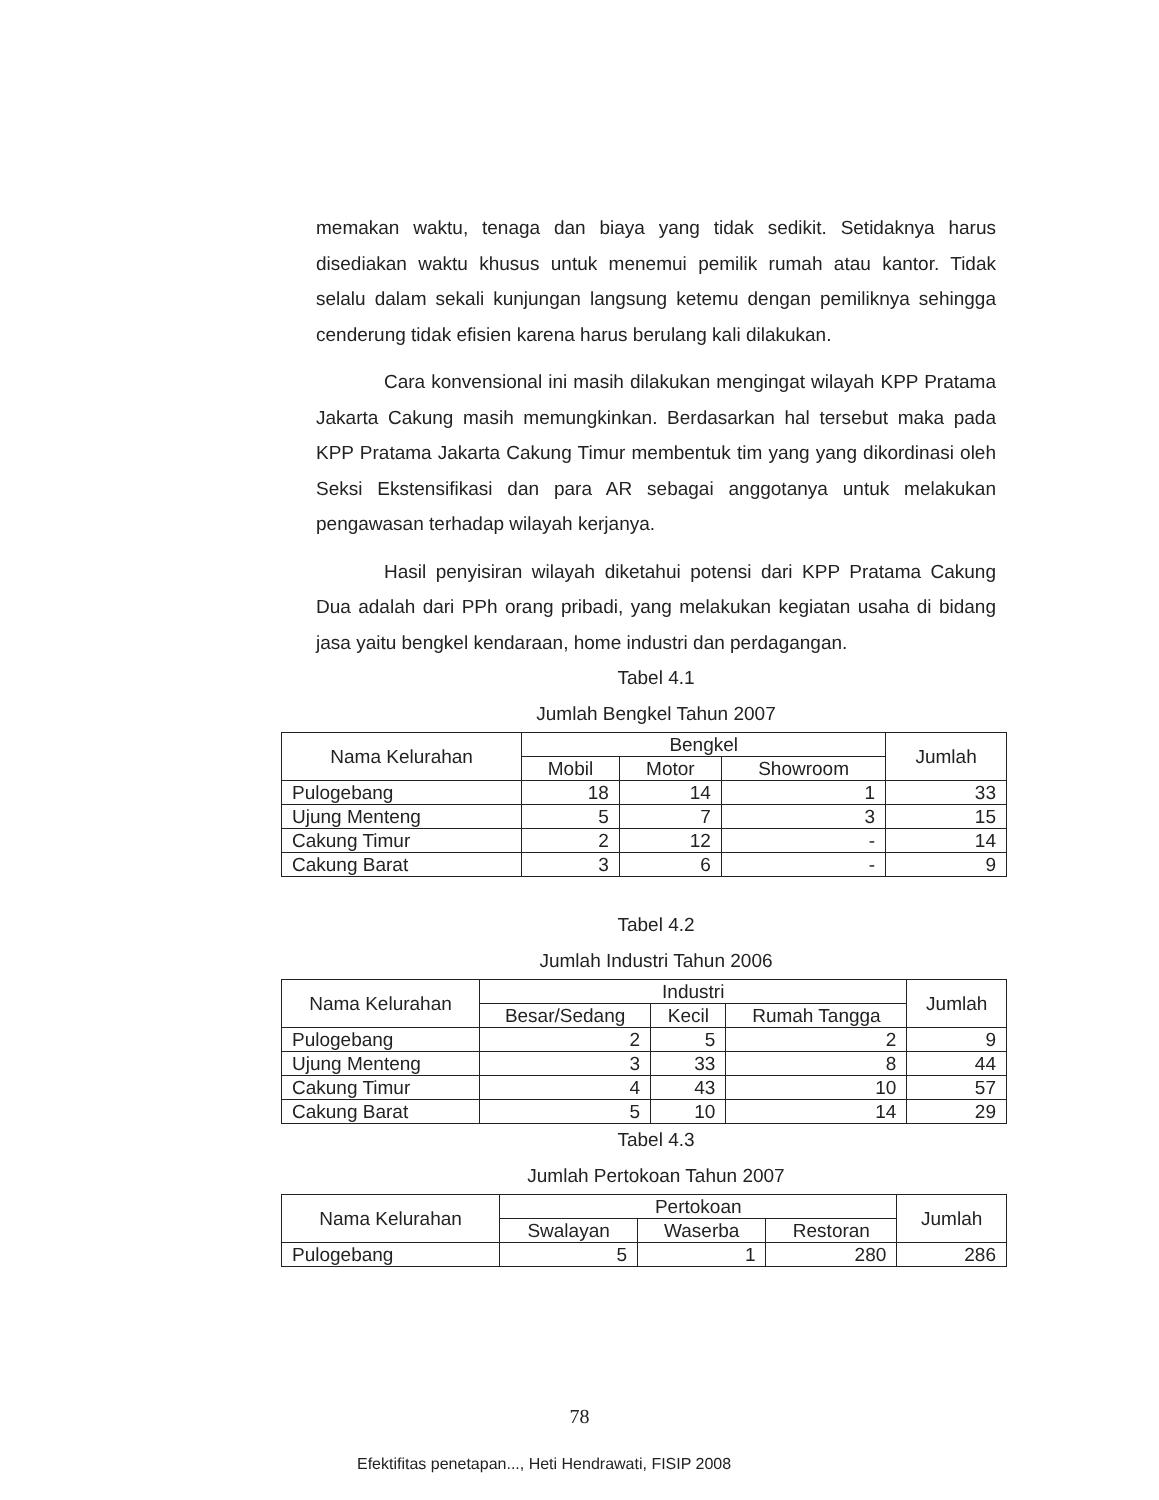memakan waktu, tenaga dan biaya yang tidak sedikit. Setidaknya harus disediakan waktu khusus untuk menemui pemilik rumah atau kantor. Tidak selalu dalam sekali kunjungan langsung ketemu dengan pemiliknya sehingga cenderung tidak efisien karena harus berulang kali dilakukan.
Cara konvensional ini masih dilakukan mengingat wilayah KPP Pratama Jakarta Cakung masih memungkinkan. Berdasarkan hal tersebut maka pada KPP Pratama Jakarta Cakung Timur membentuk tim yang yang dikordinasi oleh Seksi Ekstensifikasi dan para AR sebagai anggotanya untuk melakukan pengawasan terhadap wilayah kerjanya.
Hasil penyisiran wilayah diketahui potensi dari KPP Pratama Cakung Dua adalah dari PPh orang pribadi, yang melakukan kegiatan usaha di bidang jasa yaitu bengkel kendaraan, home industri dan perdagangan.
Tabel 4.1
Jumlah Bengkel Tahun 2007
| Nama Kelurahan | Bengkel | | | Jumlah |
| --- | --- | --- | --- | --- |
| | Mobil | Motor | Showroom | |
| Pulogebang | 18 | 14 | 1 | 33 |
| Ujung Menteng | 5 | 7 | 3 | 15 |
| Cakung Timur | 2 | 12 | - | 14 |
| Cakung Barat | 3 | 6 | - | 9 |
Tabel 4.2
Jumlah Industri Tahun 2006
| Nama Kelurahan | Industri | | | Jumlah |
| --- | --- | --- | --- | --- |
| | Besar/Sedang | Kecil | Rumah Tangga | |
| Pulogebang | 2 | 5 | 2 | 9 |
| Ujung Menteng | 3 | 33 | 8 | 44 |
| Cakung Timur | 4 | 43 | 10 | 57 |
| Cakung Barat | 5 | 10 | 14 | 29 |
Tabel 4.3
Jumlah Pertokoan Tahun 2007
| Nama Kelurahan | Pertokoan | | | Jumlah |
| --- | --- | --- | --- | --- |
| | Swalayan | Waserba | Restoran | |
| Pulogebang | 5 | 1 | 280 | 286 |
78
Efektifitas penetapan..., Heti Hendrawati, FISIP 2008